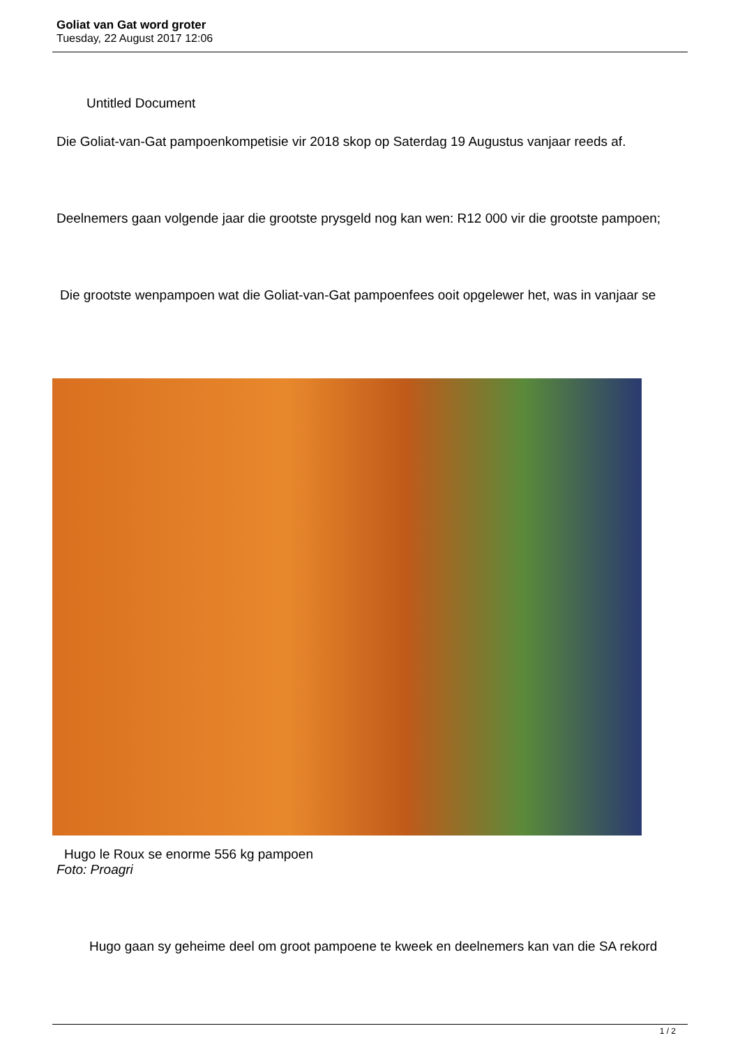Goliat van Gat word groter
Tuesday, 22 August 2017 12:06
Untitled Document
Die Goliat-van-Gat pampoenkompetisie vir 2018 skop op Saterdag 19 Augustus vanjaar reeds af.
Deelnemers gaan volgende jaar die grootste prysgeld nog kan wen: R12 000 vir die grootste pampoen;
Die grootste wenpampoen wat die Goliat-van-Gat pampoenfees ooit opgelewer het, was in vanjaar se
Hugo le Roux se enorme 556 kg pampoen
Foto: Proagri
Hugo gaan sy geheime deel om groot pampoene te kweek en deelnemers kan van die SA rekord
1 / 2